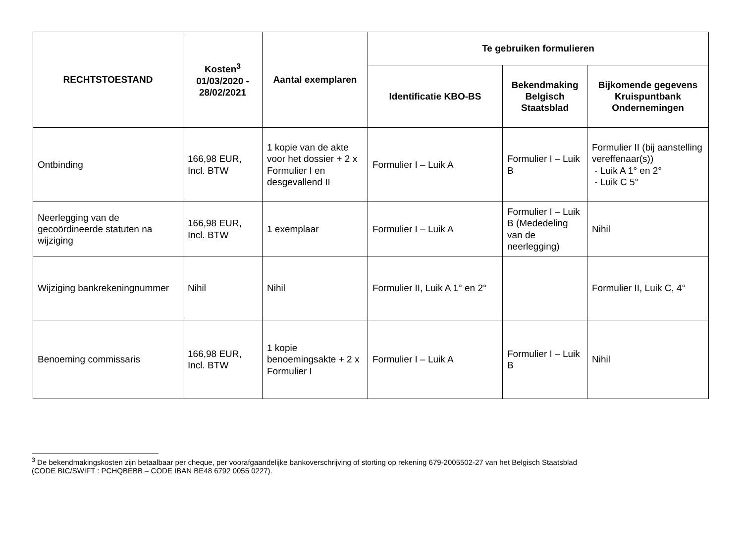| RECHTSTOESTAND | Kosten<sup>3</sup> 01/03/2020 - 28/02/2021 | Aantal exemplaren | Te gebruiken formulieren | | |
| --- | --- | --- | --- | --- | --- |
| | | | Identificatie KBO-BS | Bekendmaking Belgisch Staatsblad | Bijkomende gegevens Kruispuntbank Ondernemingen |
| Ontbinding | 166,98 EUR, Incl. BTW | 1 kopie van de akte voor het dossier + 2 x Formulier I en desgevallend II | Formulier I – Luik A | Formulier I – Luik B | Formulier II (bij aanstelling vereffenaar(s)) - Luik A 1° en 2° - Luik C 5° |
| Neerlegging van de gecoördineerde statuten na wijziging | 166,98 EUR, Incl. BTW | 1 exemplaar | Formulier I – Luik A | Formulier I – Luik B (Mededeling van de neerlegging) | Nihil |
| Wijziging bankrekeningnummer | Nihil | Nihil | Formulier II, Luik A 1° en 2° | | Formulier II, Luik C, 4° |
| Benoeming commissaris | 166,98 EUR, Incl. BTW | 1 kopie benoemingsakte + 2 x Formulier I | Formulier I – Luik A | Formulier I – Luik B | Nihil |
<sup>3</sup> De bekendmakingskosten zijn betaalbaar per cheque, per voorafgaandelijke bankoverschrijving of storting op rekening 679-2005502-27 van het Belgisch Staatsblad
(CODE BIC/SWIFT : PCHQBEBB – CODE IBAN BE48 6792 0055 0227).